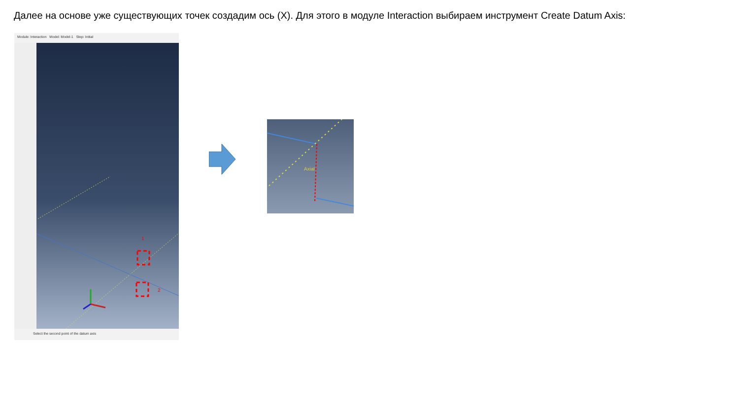Далее на основе уже существующих точек создадим ось (X). Для этого в модуле Interaction выбираем инструмент Create Datum Axis:
Module: Interaction Model: Model-1 Step: Initial
1
2
Select the second point of the datum axis
Axial